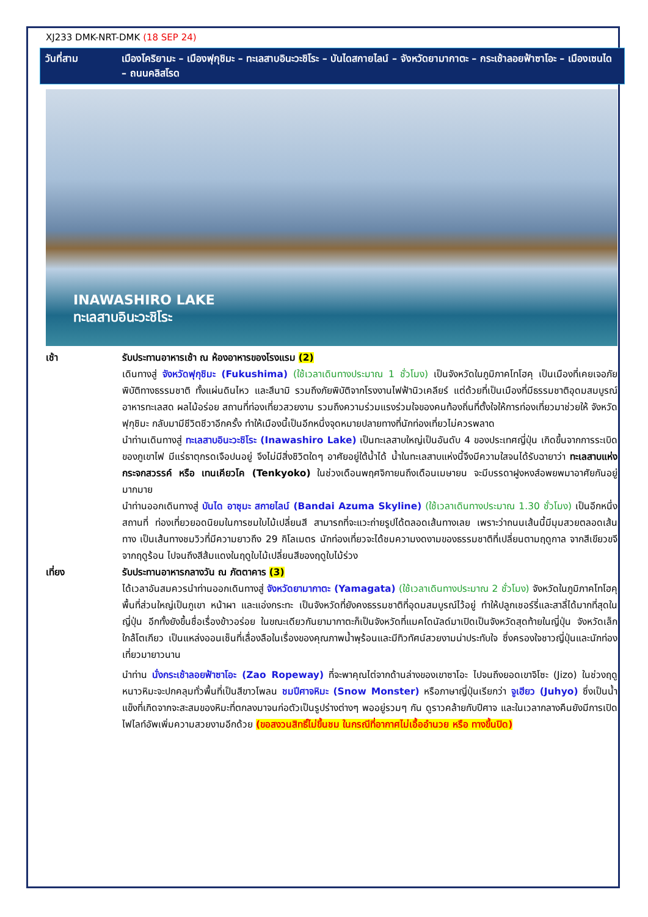XJ233 DMK-NRT-DMK (18 SEP 24)
วันที่สาม เมืองโคริยามะ – เมืองฟุกุชิมะ – ทะเลสาบอินะวะชิโระ – บันไดสกายไลน์ – จังหวัดยามากาตะ – กระเช้าลอยฟ้าซาโอะ – เมืองเซนได – ถนนคลิสโรด
INAWASHIRO LAKE
ทะเลสาบอินะวะชิโระ
เช้า รับประทานอาหารเช้า ณ ห้องอาหารของโรงแรม (2)
เดินทางสู่ จังหวัดฟุกุชิมะ (Fukushima) (ใช้เวลาเดินทางประมาณ 1 ชั่วโมง) เป็นจังหวัดในภูมิภาคโทโฮคุ เป็นเมืองที่เคยเจอภัยพิบัติทางธรรมชาติ ทั้งแผ่นดินไหว และสึนามิ รวมถึงภัยพิบัติจากโรงงานไฟฟ้านิวเคลียร์ แต่ด้วยที่เป็นเมืองที่มีธรรมชาติอุดมสมบูรณ์ อาหารทะเลสด ผลไม้อร่อย สถานที่ท่องเที่ยวสวยงาม รวมถึงความร่วมแรงร่วมใจของคนท้องถิ่นที่ตั้งใจให้การท่องเที่ยวมาช่วยให้ จังหวัดฟุกุชิมะ กลับมามีชีวิตชีวาอีกครั้ง ทำให้เมืองนี้เป็นอีกหนึ่งจุดหมายปลายทางที่นักท่องเที่ยวไม่ควรพลาด
นำท่านเดินทางสู่ ทะเลสาบอินะวะชิโระ (Inawashiro Lake) เป็นทะเลสาบใหญ่เป็นอันดับ 4 ของประเทศญี่ปุ่น เกิดขึ้นจากการระเบิดของภูเขาไฟ มีแร่ธาตุกรดเจือปนอยู่ จึงไม่มีสิ่งชิวิตใดๆ อาศัยอยู่ใต้น้ำได้ น้ำในทะเลสาบแห่งนี้จึงมีความใสจนได้รับฉายาว่า ทะเลสาบแห่งกระจกสวรรค์ หรือ เทนเคียวโค (Tenkyoko) ในช่วงเดือนพฤศจิกายนถึงเดือนเมษายน จะมีบรรดาฝูงหงส์อพยพมาอาศัยกันอยู่มากมาย
นำท่านออกเดินทางสู่ บันได อาซุมะ สกายไลน์ (Bandai Azuma Skyline) (ใช้เวลาเดินทางประมาณ 1.30 ชั่วโมง) เป็นอีกหนึ่งสถานที่ ท่องเที่ยวยอดนิยมในการชมใบไม้เปลี่ยนสี สามารถที่จะแวะถ่ายรูปได้ตลอดเส้นทางเลย เพราะว่าถนนเส้นนี้มีมุมสวยตลอดเส้นทาง เป็นเส้นทางชมวิวที่มีความยาวถึง 29 กิโลเมตร นักท่องเที่ยวจะได้ชมความงดงามของธรรมชาติที่เปลี่ยนตามฤดูกาล จากสีเขียวขจีจากฤดูร้อน ไปจนถึงสีส้มแดงในฤดูใบไม้เปลี่ยนสีของฤดูใบไม้ร่วง
เที่ยง รับประทานอาหารกลางวัน ณ ภัตตาคาร (3)
ได้เวลาอันสมควรนำท่านออกเดินทางสู่ จังหวัดยามากาตะ (Yamagata) (ใช้เวลาเดินทางประมาณ 2 ชั่วโมง) จังหวัดในภูมิภาคโทโฮคุ พื้นที่ส่วนใหญ่เป็นภูเขา หน้าผา และแอ่งกระทะ เป็นจังหวัดที่ยังคงธรรมชาติที่อุดมสมบูรณ์ไว้อยู่ ทำให้ปลูกเชอร์รี่และสาลี่ได้มากที่สุดในญี่ปุ่น อีกทั้งยังขึ้นชื่อเรื่องข้าวอร่อย ในขณะเดียวกันยามากาตะก็เป็นจังหวัดที่แมคโดนัลด์มาเปิดเป็นจังหวัดสุดท้ายในญี่ปุ่น จังหวัดเล็กใกล้โตเกียว เป็นแหล่งออนเซ็นที่เลื่องลือในเรื่องของคุณภาพน้ำพุร้อนและมีทิวทัศน์สวยงามน่าประทับใจ ซึ่งครองใจชาวญี่ปุ่นและนักท่องเที่ยวมายาวนาน
นำท่าน นั่งกระเช้าลอยฟ้าซาโอะ (Zao Ropeway) ที่จะพาคุณไต่จากด้านล่างของเขาซาโอะ ไปจนถึงยอดเขาจิโซะ (Jizo) ในช่วงฤดูหนาวหิมะจะปกคลุมทั่วพื้นที่เป็นสีขาวโพลน ชมปีศาจหิมะ (Snow Monster) หรือภาษาญี่ปุ่นเรียกว่า จูเฮียว (Juhyo) ซึ่งเป็นน้ำแข็งที่เกิดจากจะสะสมของหิมะที่ตกลงมาจนก่อตัวเป็นรูปร่างต่างๆ พออยู่รวมๆ กัน ดูราวคล้ายกับปีศาจ และในเวลากลางคืนยังมีการเปิดไฟไลท์อัพเพิ่มความสวยงามอีกด้วย (ขอสงวนสิทธิ์ไม่ขึ้นชม ในกรณีที่อากาศไม่เอื้ออำนวย หรือ ทางขึ้นปิด)